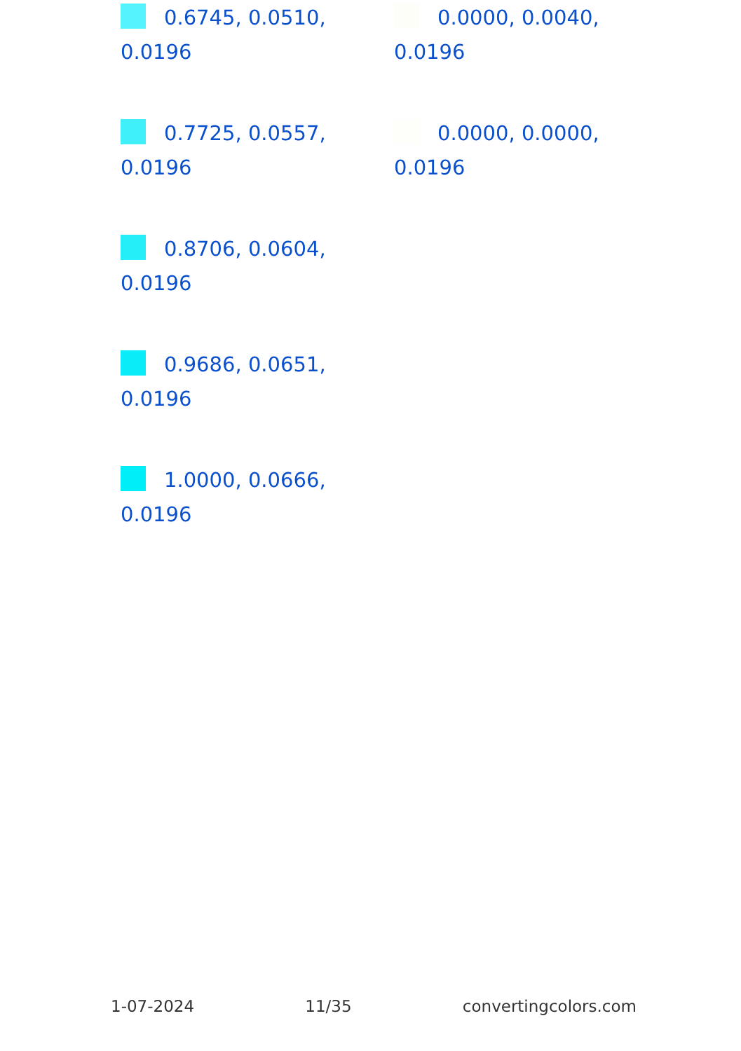0.6745, 0.0510, 0.0196
0.0000, 0.0040, 0.0196
0.7725, 0.0557, 0.0196
0.0000, 0.0000, 0.0196
0.8706, 0.0604, 0.0196
0.9686, 0.0651, 0.0196
1.0000, 0.0666, 0.0196
1-07-2024 11/35 convertingcolors.com